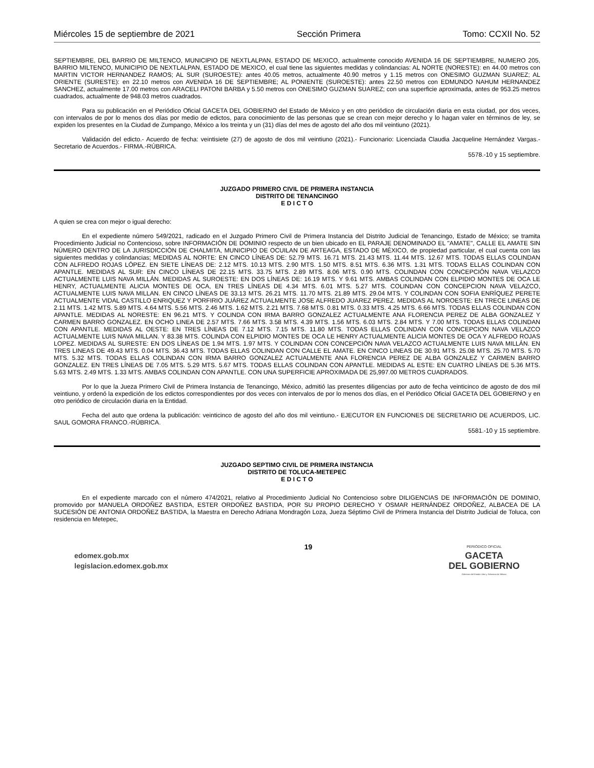Miércoles 15 de septiembre de 2021 Sección Primera Tomo: CCXII No. 52
SEPTIEMBRE, DEL BARRIO DE MILTENCO, MUNICIPIO DE NEXTLALPAN, ESTADO DE MEXICO, actualmente conocido AVENIDA 16 DE SEPTIEMBRE, NUMERO 205, BARRIO MILTENCO, MUNICIPIO DE NEXTLALPAN, ESTADO DE MEXICO, el cual tiene las siguientes medidas y colindancias: AL NORTE (NORESTE): en 44.00 metros con MARTIN VICTOR HERNANDEZ RAMOS; AL SUR (SUROESTE): antes 40.05 metros, actualmente 40.90 metros y 1.15 metros con ONESIMO GUZMAN SUAREZ; AL ORIENTE (SURESTE): en 22.10 metros con AVENIDA 16 DE SEPTIEMBRE; AL PONIENTE (SUROESTE): antes 22.50 metros con EDMUNDO NAHUM HERNANDEZ SANCHEZ, actualmente 17.00 metros con ARACELI PATONI BARBA y 5.50 metros con ONESIMO GUZMAN SUAREZ; con una superficie aproximada, antes de 953.25 metros cuadrados, actualmente de 948.03 metros cuadrados.
Para su publicación en el Periódico Oficial GACETA DEL GOBIERNO del Estado de México y en otro periódico de circulación diaria en esta ciudad, por dos veces, con intervalos de por lo menos dos días por medio de edictos, para conocimiento de las personas que se crean con mejor derecho y lo hagan valer en términos de ley, se expiden los presentes en la Ciudad de Zumpango, México a los treinta y un (31) días del mes de agosto del año dos mil veintiuno (2021).
Validación del edicto.- Acuerdo de fecha: veintisiete (27) de agosto de dos mil veintiuno (2021).- Funcionario: Licenciada Claudia Jacqueline Hernández Vargas.- Secretario de Acuerdos.- FIRMA.-RÚBRICA.
5578.-10 y 15 septiembre.
JUZGADO PRIMERO CIVIL DE PRIMERA INSTANCIA
DISTRITO DE TENANCINGO
E D I C T O
A quien se crea con mejor o igual derecho:
En el expediente número 549/2021, radicado en el Juzgado Primero Civil de Primera Instancia del Distrito Judicial de Tenancingo, Estado de México; se tramita Procedimiento Judicial no Contencioso, sobre INFORMACIÓN DE DOMINIO respecto de un bien ubicado en EL PARAJE DENOMINADO EL "AMATE", CALLE EL AMATE SIN NÚMERO DENTRO DE LA JURISDICCIÓN DE CHALMITA, MUNICIPIO DE OCUILAN DE ARTEAGA, ESTADO DE MÉXICO, de propiedad particular, el cual cuenta con las siguientes medidas y colindancias; MEDIDAS AL NORTE: EN CINCO LÍNEAS DE: 52.79 MTS. 16.71 MTS. 21.43 MTS. 11.44 MTS. 12.67 MTS. TODAS ELLAS COLINDAN CON ALFREDO ROJAS LÓPEZ. EN SIETE LÍNEAS DE: 2.12 MTS. 10.13 MTS. 2.90 MTS. 1.50 MTS. 8.51 MTS. 6.36 MTS. 1.31 MTS. TODAS ELLAS COLINDAN CON APANTLE. MEDIDAS AL SUR: EN CINCO LÍNEAS DE 22.15 MTS. 33.75 MTS. 2.89 MTS. 8.06 MTS. 0.90 MTS. COLINDAN CON CONCEPCIÓN NAVA VELAZCO ACTUALMENTE LUIS NAVA MILLÁN. MEDIDAS AL SUROESTE: EN DOS LÍNEAS DE: 16.19 MTS. Y 9.61 MTS. AMBAS COLINDAN CON ELPIDIO MONTES DE OCA LE HENRY, ACTUALMENTE ALICIA MONTES DE OCA, EN TRES LÍNEAS DE 4.34 MTS. 6.01 MTS. 5.27 MTS. COLINDAN CON CONCEPCION NAVA VELAZCO, ACTUALMENTE LUIS NAVA MILLAN. EN CINCO LÍNEAS DE 33.13 MTS. 26.21 MTS. 11.70 MTS. 21.89 MTS. 29.04 MTS. Y COLINDAN CON SOFIA ENRÍQUEZ PERETE ACTUALMENTE VIDAL CASTILLO ENRIQUEZ Y PORFIRIO JUÁREZ ACTUALMENTE JOSE ALFREDO JUAREZ PEREZ. MEDIDAS AL NOROESTE: EN TRECE LINEAS DE 2.11 MTS. 1.42 MTS. 5.89 MTS. 4.64 MTS. 5.56 MTS. 2.46 MTS. 1.62 MTS. 2.21 MTS. 7.68 MTS. 0.81 MTS. 0.33 MTS. 4.25 MTS. 6.66 MTS. TODAS ELLAS COLINDAN CON APANTLE. MEDIDAS AL NORESTE: EN 96.21 MTS. Y COLINDA CON IRMA BARRO GONZALEZ ACTUALMENTE ANA FLORENCIA PEREZ DE ALBA GONZALEZ Y CARMEN BARRO GONZALEZ. EN OCHO LINEA DE 2.57 MTS. 7.66 MTS. 3.58 MTS. 4.39 MTS. 1.56 MTS. 6.03 MTS. 2.84 MTS. Y 7.00 MTS. TODAS ELLAS COLINDAN CON APANTLE. MEDIDAS AL OESTE: EN TRES LÍNEAS DE 7.12 MTS. 7.15 MTS. 11.80 MTS. TODAS ELLAS COLINDAN CON CONCEPCION NAVA VELAZCO ACTUALMENTE LUIS NAVA MILLAN. Y 83.38 MTS. COLINDA CON ELPIDIO MONTES DE OCA LE HENRY ACTUALMENTE ALICIA MONTES DE OCA Y ALFREDO ROJAS LOPEZ. MEDIDAS AL SURESTE: EN DOS LÍNEAS DE 1.94 MTS. 1.97 MTS. Y COLINDAN CON CONCEPCIÓN NAVA VELAZCO ACTUALMENTE LUIS NAVA MILLÁN. EN TRES LINEAS DE 49.43 MTS. 0.04 MTS. 36.43 MTS. TODAS ELLAS COLINDAN CON CALLE EL AMATE. EN CINCO LINEAS DE 30.91 MTS. 25.08 MTS. 25.70 MTS. 5.70 MTS. 5.32 MTS. TODAS ELLAS COLINDAN CON IRMA BARRO GONZALEZ ACTUALMENTE ANA FLORENCIA PEREZ DE ALBA GONZALEZ Y CARMEN BARRO GONZALEZ. EN TRES LÍNEAS DE 7.05 MTS. 5.29 MTS. 5.67 MTS. TODAS ELLAS COLINDAN CON APANTLE. MEDIDAS AL ESTE: EN CUATRO LÍNEAS DE 5.36 MTS. 5.63 MTS. 2.49 MTS. 1.33 MTS. AMBAS COLINDAN CON APANTLE. CON UNA SUPERFICIE APROXIMADA DE 25,997.00 METROS CUADRADOS.
Por lo que la Jueza Primero Civil de Primera Instancia de Tenancingo, México, admitió las presentes diligencias por auto de fecha veinticinco de agosto de dos mil veintiuno, y ordenó la expedición de los edictos correspondientes por dos veces con intervalos de por lo menos dos días, en el Periódico Oficial GACETA DEL GOBIERNO y en otro periódico de circulación diaria en la Entidad.
Fecha del auto que ordena la publicación: veinticinco de agosto del año dos mil veintiuno.- EJECUTOR EN FUNCIONES DE SECRETARIO DE ACUERDOS, LIC. SAUL GOMORA FRANCO.-RÚBRICA.
5581.-10 y 15 septiembre.
JUZGADO SEPTIMO CIVIL DE PRIMERA INSTANCIA
DISTRITO DE TOLUCA-METEPEC
E D I C T O
En el expediente marcado con el número 474/2021, relativo al Procedimiento Judicial No Contencioso sobre DILIGENCIAS DE INFORMACIÓN DE DOMINIO, promovido por MANUELA ORDOÑEZ BASTIDA, ESTER ORDOÑEZ BASTIDA, POR SU PROPIO DERECHO Y OSMAR HERNÁNDEZ ORDOÑEZ, ALBACEA DE LA SUCESIÓN DE ANTONIA ORDOÑEZ BASTIDA, la Maestra en Derecho Adriana Mondragón Loza, Jueza Séptimo Civil de Primera Instancia del Distrito Judicial de Toluca, con residencia en Metepec,
edomex.gob.mx
legislacion.edomex.gob.mx
19
PERIÓDICO OFICIAL
GACETA
DEL GOBIERNO
Gobierno del Estado Libre y Soberano de México